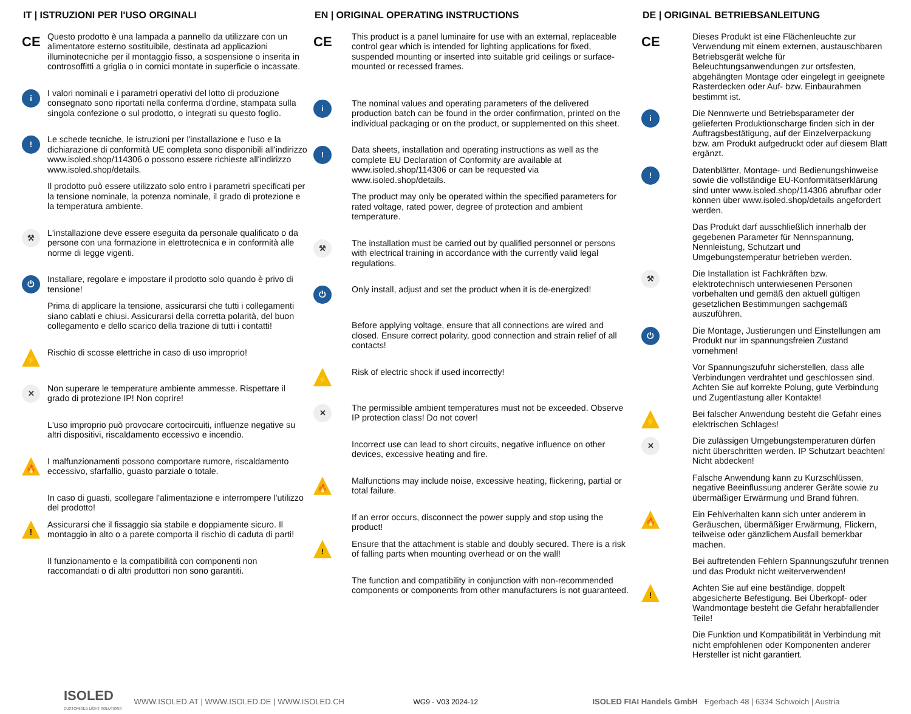IT | ISTRUZIONI PER l'USO ORGINALI
CE
Questo prodotto è una lampada a pannello da utilizzare con un alimentatore esterno sostituibile, destinata ad applicazioni illuminotecniche per il montaggio fisso, a sospensione o inserita in controsoffitti a griglia o in cornici montate in superficie o incassate.
i
I valori nominali e i parametri operativi del lotto di produzione consegnato sono riportati nella conferma d'ordine, stampata sulla singola confezione o sul prodotto, o integrati su questo foglio.
!
Le schede tecniche, le istruzioni per l'installazione e l'uso e la dichiarazione di conformità UE completa sono disponibili all'indirizzo www.isoled.shop/114306 o possono essere richieste all'indirizzo www.isoled.shop/details.
Il prodotto può essere utilizzato solo entro i parametri specificati per la tensione nominale, la potenza nominale, il grado di protezione e la temperatura ambiente.
⚒
L'installazione deve essere eseguita da personale qualificato o da persone con una formazione in elettrotecnica e in conformità alle norme di legge vigenti.
⏻
Installare, regolare e impostare il prodotto solo quando è privo di tensione!
Prima di applicare la tensione, assicurarsi che tutti i collegamenti siano cablati e chiusi. Assicurarsi della corretta polarità, del buon collegamento e dello scarico della trazione di tutti i contatti!
⚡
Rischio di scosse elettriche in caso di uso improprio!
✕
Non superare le temperature ambiente ammesse. Rispettare il grado di protezione IP! Non coprire!
L'uso improprio può provocare cortocircuiti, influenze negative su altri dispositivi, riscaldamento eccessivo e incendio.
🔥
I malfunzionamenti possono comportare rumore, riscaldamento eccessivo, sfarfallio, guasto parziale o totale.
In caso di guasti, scollegare l'alimentazione e interrompere l'utilizzo del prodotto!
!
Assicurarsi che il fissaggio sia stabile e doppiamente sicuro. Il montaggio in alto o a parete comporta il rischio di caduta di parti!
Il funzionamento e la compatibilità con componenti non raccomandati o di altri produttori non sono garantiti.
EN | ORIGINAL OPERATING INSTRUCTIONS
CE
This product is a panel luminaire for use with an external, replaceable control gear which is intended for lighting applications for fixed, suspended mounting or inserted into suitable grid ceilings or surface-mounted or recessed frames.
i
The nominal values and operating parameters of the delivered production batch can be found in the order confirmation, printed on the individual packaging or on the product, or supplemented on this sheet.
!
Data sheets, installation and operating instructions as well as the complete EU Declaration of Conformity are available at www.isoled.shop/114306 or can be requested via www.isoled.shop/details.
The product may only be operated within the specified parameters for rated voltage, rated power, degree of protection and ambient temperature.
⚒
The installation must be carried out by qualified personnel or persons with electrical training in accordance with the currently valid legal regulations.
⏻
Only install, adjust and set the product when it is de-energized!
Before applying voltage, ensure that all connections are wired and closed. Ensure correct polarity, good connection and strain relief of all contacts!
⚡
Risk of electric shock if used incorrectly!
✕
The permissible ambient temperatures must not be exceeded. Observe IP protection class! Do not cover!
Incorrect use can lead to short circuits, negative influence on other devices, excessive heating and fire.
🔥
Malfunctions may include noise, excessive heating, flickering, partial or total failure.
If an error occurs, disconnect the power supply and stop using the product!
!
Ensure that the attachment is stable and doubly secured. There is a risk of falling parts when mounting overhead or on the wall!
The function and compatibility in conjunction with non-recommended components or components from other manufacturers is not guaranteed.
DE | ORIGINAL BETRIEBSANLEITUNG
CE
Dieses Produkt ist eine Flächenleuchte zur Verwendung mit einem externen, austauschbaren Betriebsgerät welche für Beleuchtungsanwendungen zur ortsfesten, abgehängten Montage oder eingelegt in geeignete Rasterdecken oder Auf- bzw. Einbaurahmen bestimmt ist.
i
Die Nennwerte und Betriebsparameter der gelieferten Produktionscharge finden sich in der Auftragsbestätigung, auf der Einzelverpackung bzw. am Produkt aufgedruckt oder auf diesem Blatt ergänzt.
!
Datenblätter, Montage- und Bedienungshinweise sowie die vollständige EU-Konformitätserklärung sind unter www.isoled.shop/114306 abrufbar oder können über www.isoled.shop/details angefordert werden.
Das Produkt darf ausschließlich innerhalb der gegebenen Parameter für Nennspannung, Nennleistung, Schutzart und Umgebungstemperatur betrieben werden.
⚒
Die Installation ist Fachkräften bzw. elektrotechnisch unterwiesenen Personen vorbehalten und gemäß den aktuell gültigen gesetzlichen Bestimmungen sachgemäß auszuführen.
⏻
Die Montage, Justierungen und Einstellungen am Produkt nur im spannungsfreien Zustand vornehmen!
Vor Spannungszufuhr sicherstellen, dass alle Verbindungen verdrahtet und geschlossen sind. Achten Sie auf korrekte Polung, gute Verbindung und Zugentlastung aller Kontakte!
⚡
Bei falscher Anwendung besteht die Gefahr eines elektrischen Schlages!
✕
Die zulässigen Umgebungstemperaturen dürfen nicht überschritten werden. IP Schutzart beachten! Nicht abdecken!
Falsche Anwendung kann zu Kurzschlüssen, negative Beeinflussung anderer Geräte sowie zu übermäßiger Erwärmung und Brand führen.
🔥
Ein Fehlverhalten kann sich unter anderem in Geräuschen, übermäßiger Erwärmung, Flickern, teilweise oder gänzlichem Ausfall bemerkbar machen.
Bei auftretenden Fehlern Spannungszufuhr trennen und das Produkt nicht weiterverwenden!
!
Achten Sie auf eine beständige, doppelt abgesicherte Befestigung. Bei Überkopf- oder Wandmontage besteht die Gefahr herabfallender Teile!
Die Funktion und Kompatibilität in Verbindung mit nicht empfohlenen oder Komponenten anderer Hersteller ist nicht garantiert.
ISOLED
CUSTOMISED LIGHT SOLUTIONS
WWW.ISOLED.AT | WWW.ISOLED.DE | WWW.ISOLED.CH WG9 - V03 2024-12
ISOLED FIAI Handels GmbH Egerbach 48 | 6334 Schwoich | Austria